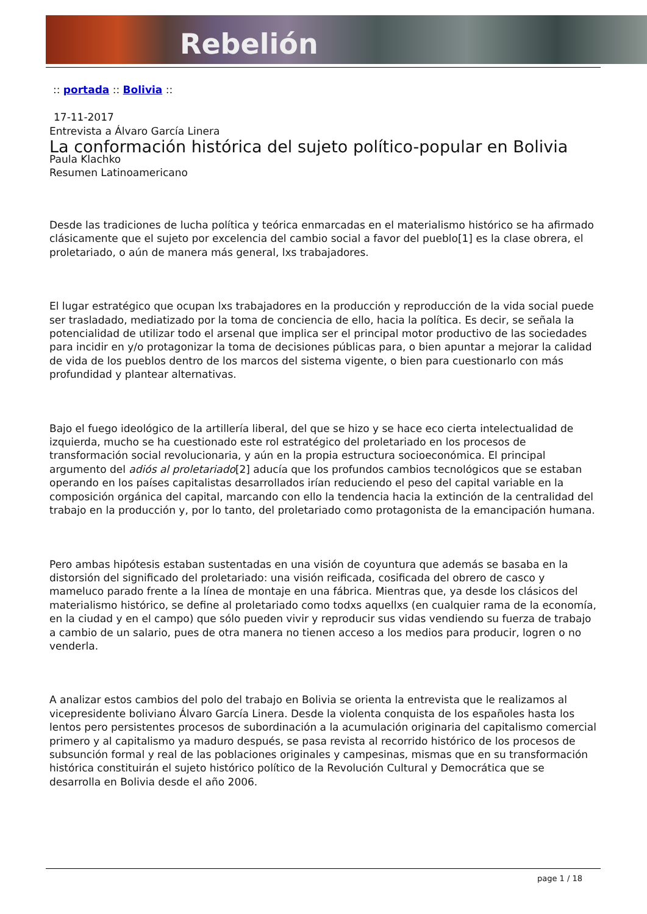Rebelión
:: portada :: Bolivia ::
17-11-2017
Entrevista a Álvaro García Linera
La conformación histórica del sujeto político-popular en Bolivia
Paula Klachko
Resumen Latinoamericano
Desde las tradiciones de lucha política y teórica enmarcadas en el materialismo histórico se ha afirmado clásicamente que el sujeto por excelencia del cambio social a favor del pueblo[1] es la clase obrera, el proletariado, o aún de manera más general, lxs trabajadores.
El lugar estratégico que ocupan lxs trabajadores en la producción y reproducción de la vida social puede ser trasladado, mediatizado por la toma de conciencia de ello, hacia la política. Es decir, se señala la potencialidad de utilizar todo el arsenal que implica ser el principal motor productivo de las sociedades para incidir en y/o protagonizar la toma de decisiones públicas para, o bien apuntar a mejorar la calidad de vida de los pueblos dentro de los marcos del sistema vigente, o bien para cuestionarlo con más profundidad y plantear alternativas.
Bajo el fuego ideológico de la artillería liberal, del que se hizo y se hace eco cierta intelectualidad de izquierda, mucho se ha cuestionado este rol estratégico del proletariado en los procesos de transformación social revolucionaria, y aún en la propia estructura socioeconómica. El principal argumento del adiós al proletariado[2] aducía que los profundos cambios tecnológicos que se estaban operando en los países capitalistas desarrollados irían reduciendo el peso del capital variable en la composición orgánica del capital, marcando con ello la tendencia hacia la extinción de la centralidad del trabajo en la producción y, por lo tanto, del proletariado como protagonista de la emancipación humana.
Pero ambas hipótesis estaban sustentadas en una visión de coyuntura que además se basaba en la distorsión del significado del proletariado: una visión reificada, cosificada del obrero de casco y mameluco parado frente a la línea de montaje en una fábrica. Mientras que, ya desde los clásicos del materialismo histórico, se define al proletariado como todxs aquellxs (en cualquier rama de la economía, en la ciudad y en el campo) que sólo pueden vivir y reproducir sus vidas vendiendo su fuerza de trabajo a cambio de un salario, pues de otra manera no tienen acceso a los medios para producir, logren o no venderla.
A analizar estos cambios del polo del trabajo en Bolivia se orienta la entrevista que le realizamos al vicepresidente boliviano Álvaro García Linera. Desde la violenta conquista de los españoles hasta los lentos pero persistentes procesos de subordinación a la acumulación originaria del capitalismo comercial primero y al capitalismo ya maduro después, se pasa revista al recorrido histórico de los procesos de subsunción formal y real de las poblaciones originales y campesinas, mismas que en su transformación histórica constituirán el sujeto histórico político de la Revolución Cultural y Democrática que se desarrolla en Bolivia desde el año 2006.
page 1 / 18